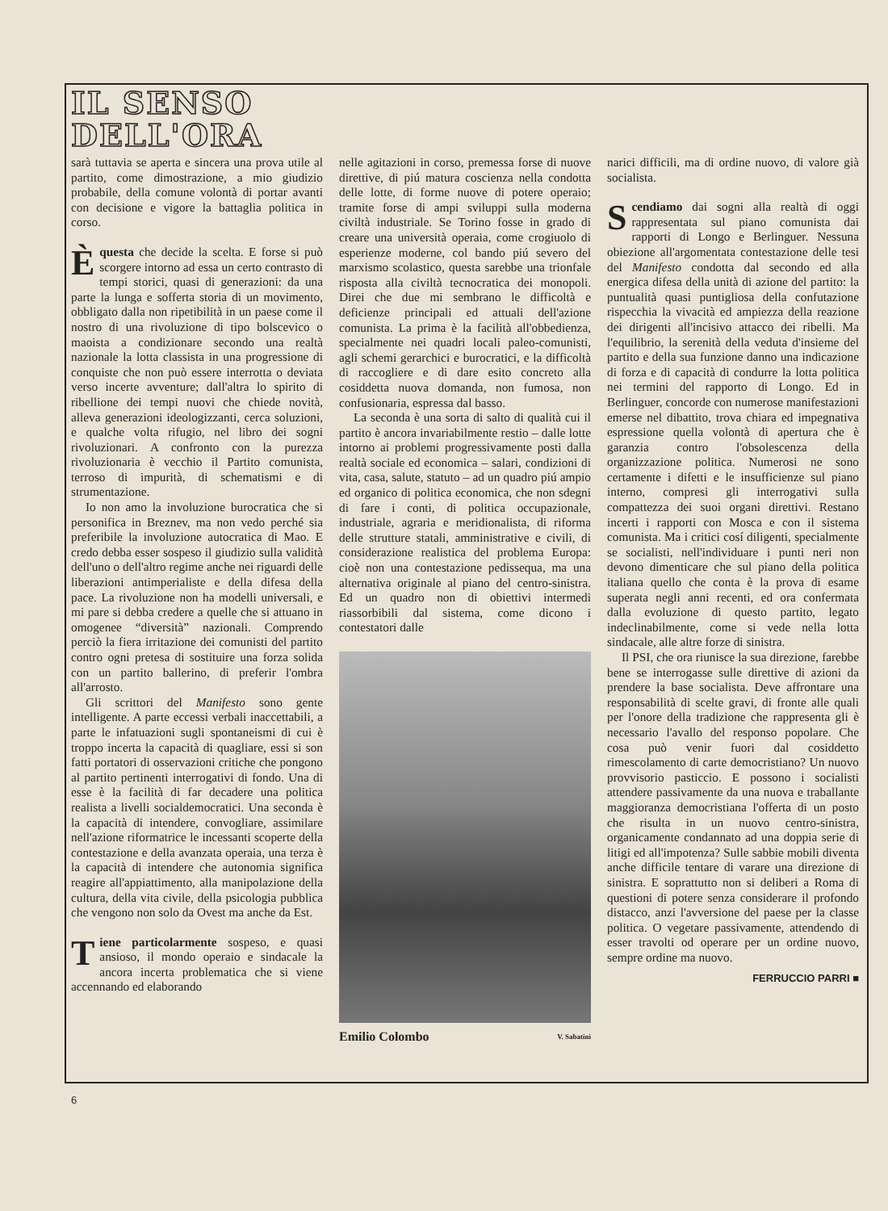IL SENSO
DELL'ORA
sarà tuttavia se aperta e sincera una prova utile al partito, come dimostrazione, a mio giudizio probabile, della comune volontà di portar avanti con decisione e vigore la battaglia politica in corso.
Èquesta che decide la scelta. E forse si può scorgere intorno ad essa un certo contrasto di tempi storici, quasi di generazioni: da una parte la lunga e sofferta storia di un movimento, obbligato dalla non ripetibilità in un paese come il nostro di una rivoluzione di tipo bolscevico o maoista a condizionare secondo una realtà nazionale la lotta classista in una progressione di conquiste che non può essere interrotta o deviata verso incerte avventure; dall'altra lo spirito di ribellione dei tempi nuovi che chiede novità, alleva generazioni ideologizzanti, cerca soluzioni, e qualche volta rifugio, nel libro dei sogni rivoluzionari. A confronto con la purezza rivoluzionaria è vecchio il Partito comunista, terroso di impurità, di schematismi e di strumentazione.
Io non amo la involuzione burocratica che si personifica in Breznev, ma non vedo perché sia preferibile la involuzione autocratica di Mao. E credo debba esser sospeso il giudizio sulla validità dell'uno o dell'altro regime anche nei riguardi delle liberazioni antimperialiste e della difesa della pace. La rivoluzione non ha modelli universali, e mi pare si debba credere a quelle che si attuano in omogenee “diversità” nazionali. Comprendo perciò la fiera irritazione dei comunisti del partito contro ogni pretesa di sostituire una forza solida con un partito ballerino, di preferir l'ombra all'arrosto.
Gli scrittori del Manifesto sono gente intelligente. A parte eccessi verbali inaccettabili, a parte le infatuazioni sugli spontaneismi di cui è troppo incerta la capacità di quagliare, essi si son fatti portatori di osservazioni critiche che pongono al partito pertinenti interrogativi di fondo. Una di esse è la facilità di far decadere una politica realista a livelli socialdemocratici. Una seconda è la capacità di intendere, convogliare, assimilare nell'azione riformatrice le incessanti scoperte della contestazione e della avanzata operaia, una terza è la capacità di intendere che autonomia significa reagire all'appiattimento, alla manipolazione della cultura, della vita civile, della psicologia pubblica che vengono non solo da Ovest ma anche da Est.
Tiene particolarmente sospeso, e quasi ansioso, il mondo operaio e sindacale la ancora incerta problematica che si viene accennando ed elaborando
nelle agitazioni in corso, premessa forse di nuove direttive, di piú matura coscienza nella condotta delle lotte, di forme nuove di potere operaio; tramite forse di ampi sviluppi sulla moderna civiltà industriale. Se Torino fosse in grado di creare una università operaia, come crogiuolo di esperienze moderne, col bando piú severo del marxismo scolastico, questa sarebbe una trionfale risposta alla civiltà tecnocratica dei monopoli. Direi che due mi sembrano le difficoltà e deficienze principali ed attuali dell'azione comunista. La prima è la facilità all'obbedienza, specialmente nei quadri locali paleo-comunisti, agli schemi gerarchici e burocratici, e la difficoltà di raccogliere e di dare esito concreto alla cosiddetta nuova domanda, non fumosa, non confusionaria, espressa dal basso.
La seconda è una sorta di salto di qualità cui il partito è ancora invariabilmente restio – dalle lotte intorno ai problemi progressivamente posti dalla realtà sociale ed economica – salari, condizioni di vita, casa, salute, statuto – ad un quadro piú ampio ed organico di politica economica, che non sdegni di fare i conti, di politica occupazionale, industriale, agraria e meridionalista, di riforma delle strutture statali, amministrative e civili, di considerazione realistica del problema Europa: cioè non una contestazione pedissequa, ma una alternativa originale al piano del centro-sinistra. Ed un quadro non di obiettivi intermedi riassorbibili dal sistema, come dicono i contestatori dalle
Emilio Colombo V. Sabatini
narici difficili, ma di ordine nuovo, di valore già socialista.
Scendiamo dai sogni alla realtà di oggi rappresentata sul piano comunista dai rapporti di Longo e Berlinguer. Nessuna obiezione all'argomentata contestazione delle tesi del Manifesto condotta dal secondo ed alla energica difesa della unità di azione del partito: la puntualità quasi puntigliosa della confutazione rispecchia la vivacità ed ampiezza della reazione dei dirigenti all'incisivo attacco dei ribelli. Ma l'equilibrio, la serenità della veduta d'insieme del partito e della sua funzione danno una indicazione di forza e di capacità di condurre la lotta politica nei termini del rapporto di Longo. Ed in Berlinguer, concorde con numerose manifestazioni emerse nel dibattito, trova chiara ed impegnativa espressione quella volontà di apertura che è garanzia contro l'obsolescenza della organizzazione politica. Numerosi ne sono certamente i difetti e le insufficienze sul piano interno, compresi gli interrogativi sulla compattezza dei suoi organi direttivi. Restano incerti i rapporti con Mosca e con il sistema comunista. Ma i critici cosí diligenti, specialmente se socialisti, nell'individuare i punti neri non devono dimenticare che sul piano della politica italiana quello che conta è la prova di esame superata negli anni recenti, ed ora confermata dalla evoluzione di questo partito, legato indeclinabilmente, come si vede nella lotta sindacale, alle altre forze di sinistra.
Il PSI, che ora riunisce la sua direzione, farebbe bene se interrogasse sulle direttive di azioni da prendere la base socialista. Deve affrontare una responsabilità di scelte gravi, di fronte alle quali per l'onore della tradizione che rappresenta gli è necessario l'avallo del responso popolare. Che cosa può venir fuori dal cosiddetto rimescolamento di carte democristiano? Un nuovo provvisorio pasticcio. E possono i socialisti attendere passivamente da una nuova e traballante maggioranza democristiana l'offerta di un posto che risulta in un nuovo centro-sinistra, organicamente condannato ad una doppia serie di litigi ed all'impotenza? Sulle sabbie mobili diventa anche difficile tentare di varare una direzione di sinistra. E soprattutto non si deliberi a Roma di questioni di potere senza considerare il profondo distacco, anzi l'avversione del paese per la classe politica. O vegetare passivamente, attendendo di esser travolti od operare per un ordine nuovo, sempre ordine ma nuovo.
FERRUCCIO PARRI ■
6